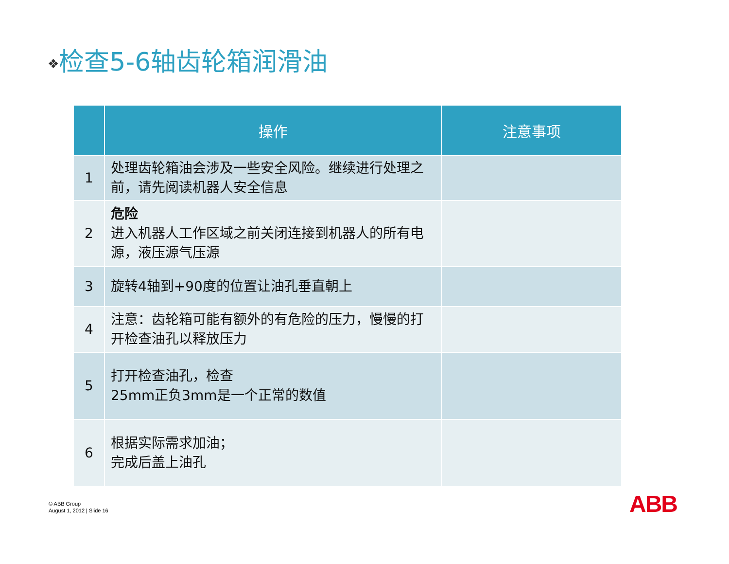❖检查5-6轴齿轮箱润滑油
| | 操作 | 注意事项 |
| --- | --- | --- |
| 1 | 处理齿轮箱油会涉及一些安全风险。继续进行处理之前，请先阅读机器人安全信息 | |
| 2 | 危险 进入机器人工作区域之前关闭连接到机器人的所有电源，液压源气压源 | |
| 3 | 旋转4轴到+90度的位置让油孔垂直朝上 | |
| 4 | 注意：齿轮箱可能有额外的有危险的压力，慢慢的打开检查油孔以释放压力 | |
| 5 | 打开检查油孔，检查 25mm正负3mm是一个正常的数值 | |
| 6 | 根据实际需求加油； 完成后盖上油孔 | |
© ABB Group
August 1, 2012 | Slide 16
ABB